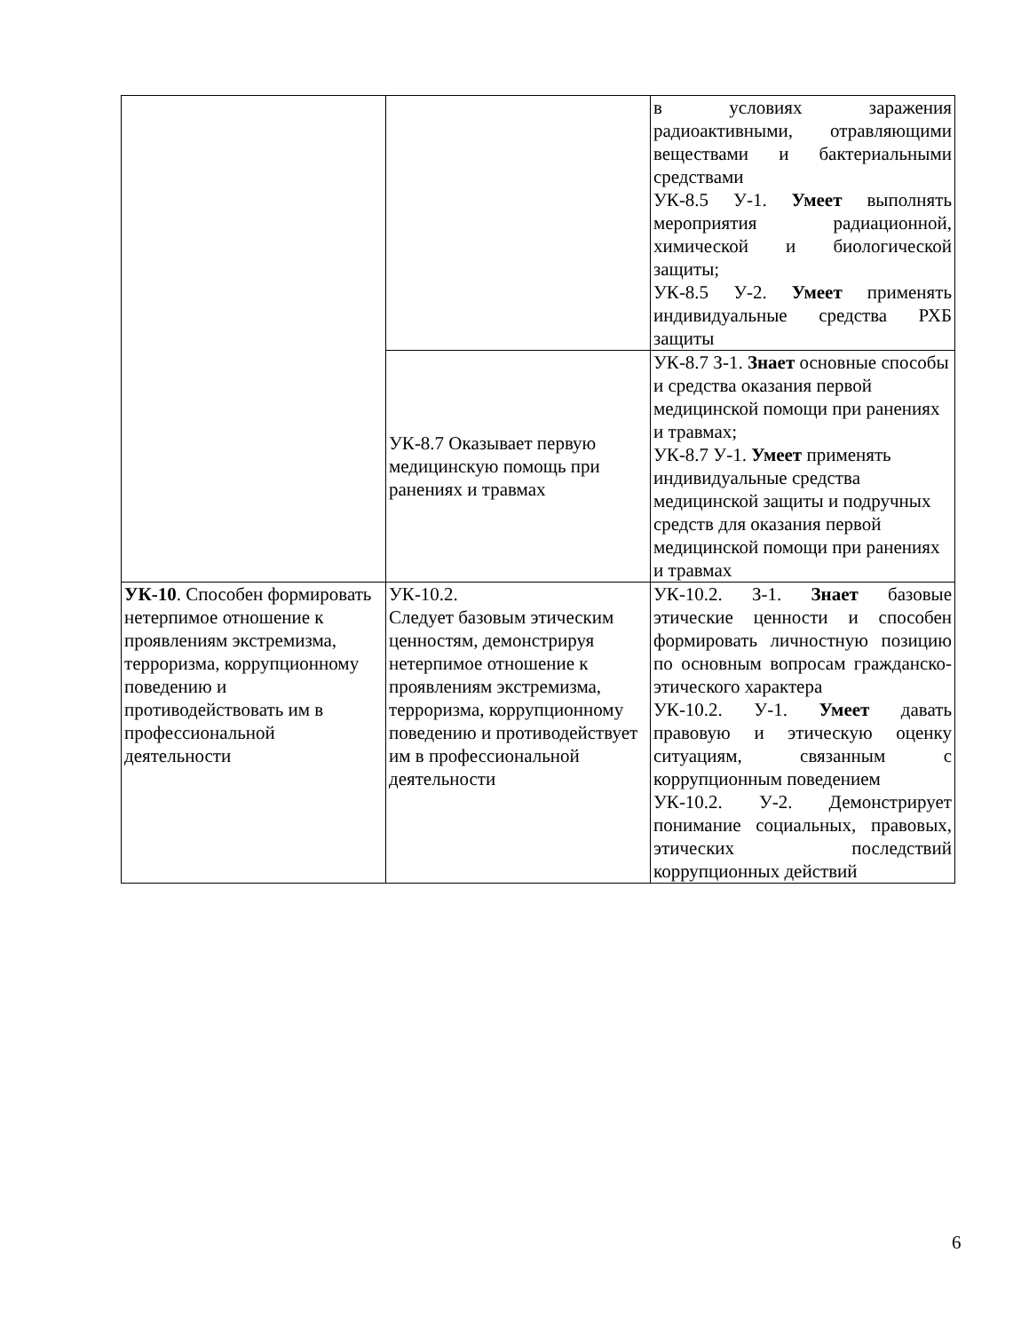| | | в условиях заражения радиоактивными, отравляющими веществами и бактериальными средствами УК-8.5 У-1. Умеет выполнять мероприятия радиационной, химической и биологической защиты; УК-8.5 У-2. Умеет применять индивидуальные средства РХБ защиты |
| | УК-8.7 Оказывает первую медицинскую помощь при ранениях и травмах | УК-8.7 З-1. Знает основные способы и средства оказания первой медицинской помощи при ранениях и травмах; УК-8.7 У-1. Умеет применять индивидуальные средства медицинской защиты и подручных средств для оказания первой медицинской помощи при ранениях и травмах |
| УК-10 . Способен формировать нетерпимое отношение к проявлениям экстремизма, терроризма, коррупционному поведению и противодействовать им в профессиональной деятельности | УК-10.2. Следует базовым этическим ценностям, демонстрируя нетерпимое отношение к проявлениям экстремизма, терроризма, коррупционному поведению и противодействует им в профессиональной деятельности | УК-10.2. З-1. Знает базовые этические ценности и способен формировать личностную позицию по основным вопросам гражданско-этического характера УК-10.2. У-1. Умеет давать правовую и этическую оценку ситуациям, связанным с коррупционным поведением УК-10.2. У-2. Демонстрирует понимание социальных, правовых, этических последствий коррупционных действий |
6